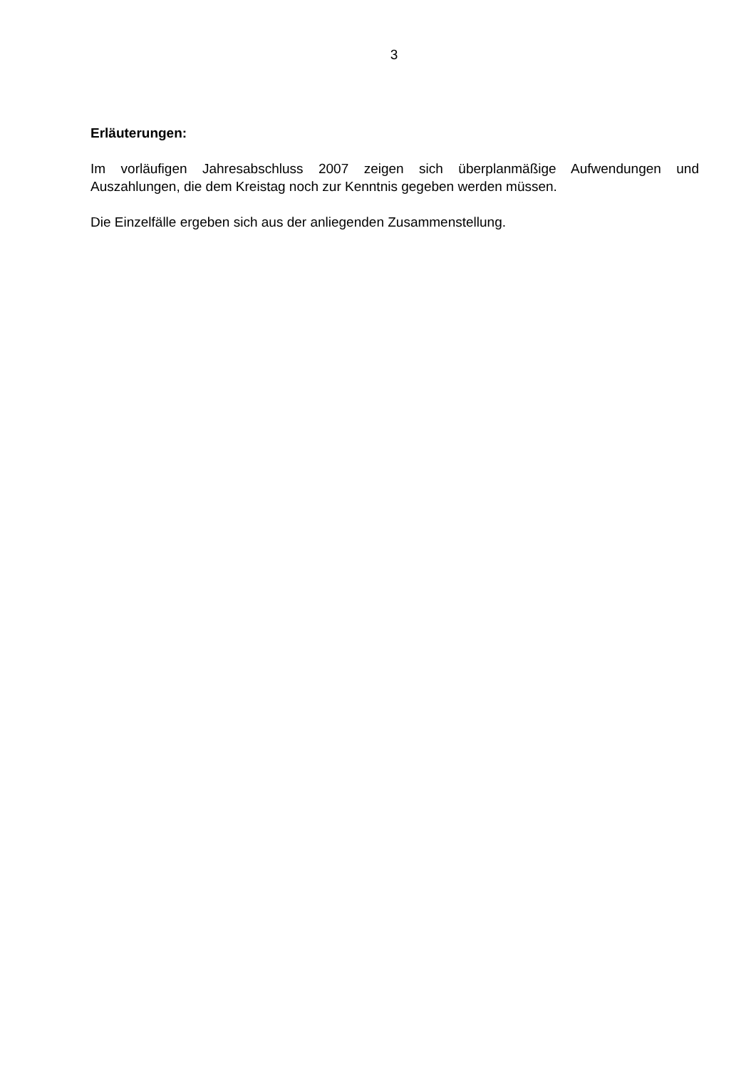3
Erläuterungen:
Im vorläufigen Jahresabschluss 2007 zeigen sich überplanmäßige Aufwendungen und Auszahlungen, die dem Kreistag noch zur Kenntnis gegeben werden müssen.
Die Einzelfälle ergeben sich aus der anliegenden Zusammenstellung.